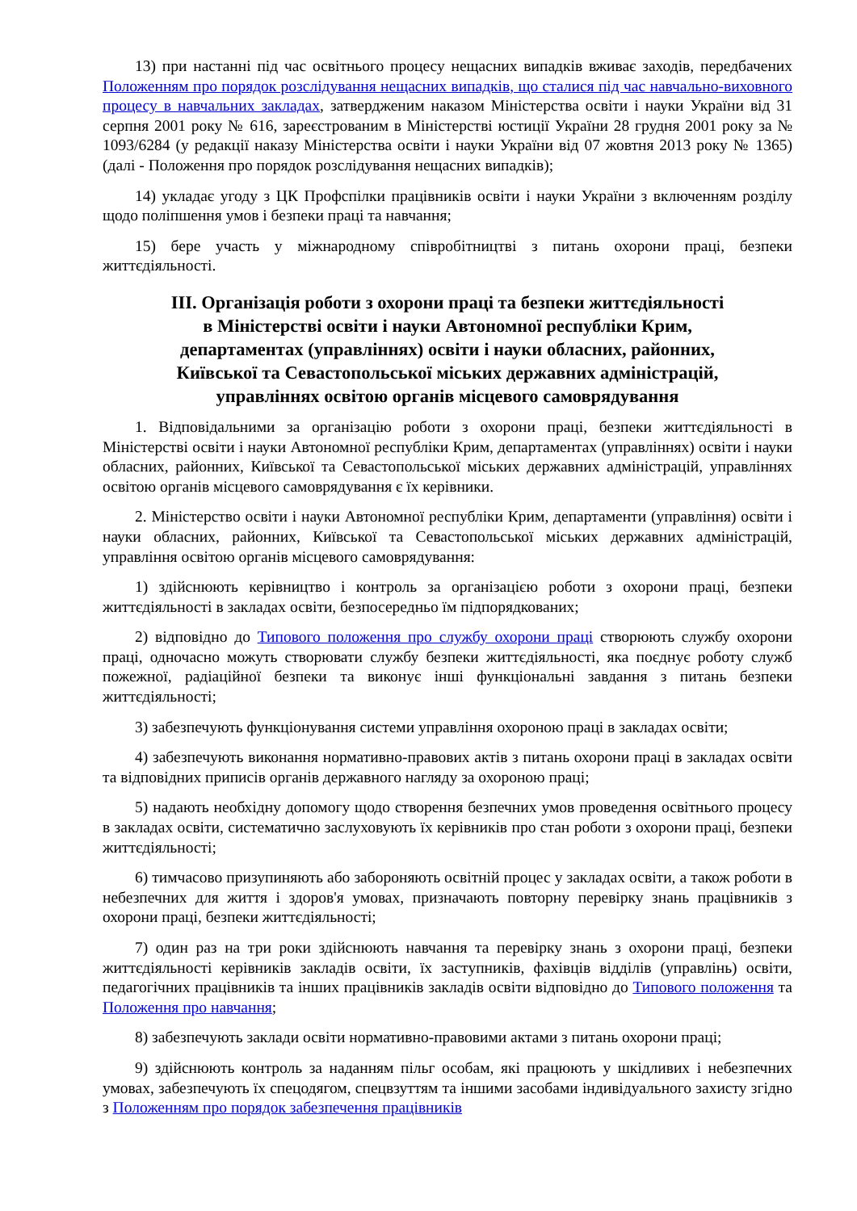13) при настанні під час освітнього процесу нещасних випадків вживає заходів, передбачених Положенням про порядок розслідування нещасних випадків, що сталися під час навчально-виховного процесу в навчальних закладах, затвердженим наказом Міністерства освіти і науки України від 31 серпня 2001 року № 616, зареєстрованим в Міністерстві юстиції України 28 грудня 2001 року за № 1093/6284 (у редакції наказу Міністерства освіти і науки України від 07 жовтня 2013 року № 1365) (далі - Положення про порядок розслідування нещасних випадків);
14) укладає угоду з ЦК Профспілки працівників освіти і науки України з включенням розділу щодо поліпшення умов і безпеки праці та навчання;
15) бере участь у міжнародному співробітництві з питань охорони праці, безпеки життєдіяльності.
ІІІ. Організація роботи з охорони праці та безпеки життєдіяльності
в Міністерстві освіти і науки Автономної республіки Крим,
департаментах (управліннях) освіти і науки обласних, районних,
Київської та Севастопольської міських державних адміністрацій,
управліннях освітою органів місцевого самоврядування
1. Відповідальними за організацію роботи з охорони праці, безпеки життєдіяльності в Міністерстві освіти і науки Автономної республіки Крим, департаментах (управліннях) освіти і науки обласних, районних, Київської та Севастопольської міських державних адміністрацій, управліннях освітою органів місцевого самоврядування є їх керівники.
2. Міністерство освіти і науки Автономної республіки Крим, департаменти (управління) освіти і науки обласних, районних, Київської та Севастопольської міських державних адміністрацій, управління освітою органів місцевого самоврядування:
1) здійснюють керівництво і контроль за організацією роботи з охорони праці, безпеки життєдіяльності в закладах освіти, безпосередньо їм підпорядкованих;
2) відповідно до Типового положення про службу охорони праці створюють службу охорони праці, одночасно можуть створювати службу безпеки життєдіяльності, яка поєднує роботу служб пожежної, радіаційної безпеки та виконує інші функціональні завдання з питань безпеки життєдіяльності;
3) забезпечують функціонування системи управління охороною праці в закладах освіти;
4) забезпечують виконання нормативно-правових актів з питань охорони праці в закладах освіти та відповідних приписів органів державного нагляду за охороною праці;
5) надають необхідну допомогу щодо створення безпечних умов проведення освітнього процесу в закладах освіти, систематично заслуховують їх керівників про стан роботи з охорони праці, безпеки життєдіяльності;
6) тимчасово призупиняють або забороняють освітній процес у закладах освіти, а також роботи в небезпечних для життя і здоров'я умовах, призначають повторну перевірку знань працівників з охорони праці, безпеки життєдіяльності;
7) один раз на три роки здійснюють навчання та перевірку знань з охорони праці, безпеки життєдіяльності керівників закладів освіти, їх заступників, фахівців відділів (управлінь) освіти, педагогічних працівників та інших працівників закладів освіти відповідно до Типового положення та Положення про навчання;
8) забезпечують заклади освіти нормативно-правовими актами з питань охорони праці;
9) здійснюють контроль за наданням пільг особам, які працюють у шкідливих і небезпечних умовах, забезпечують їх спецодягом, спецвзуттям та іншими засобами індивідуального захисту згідно з Положенням про порядок забезпечення працівників